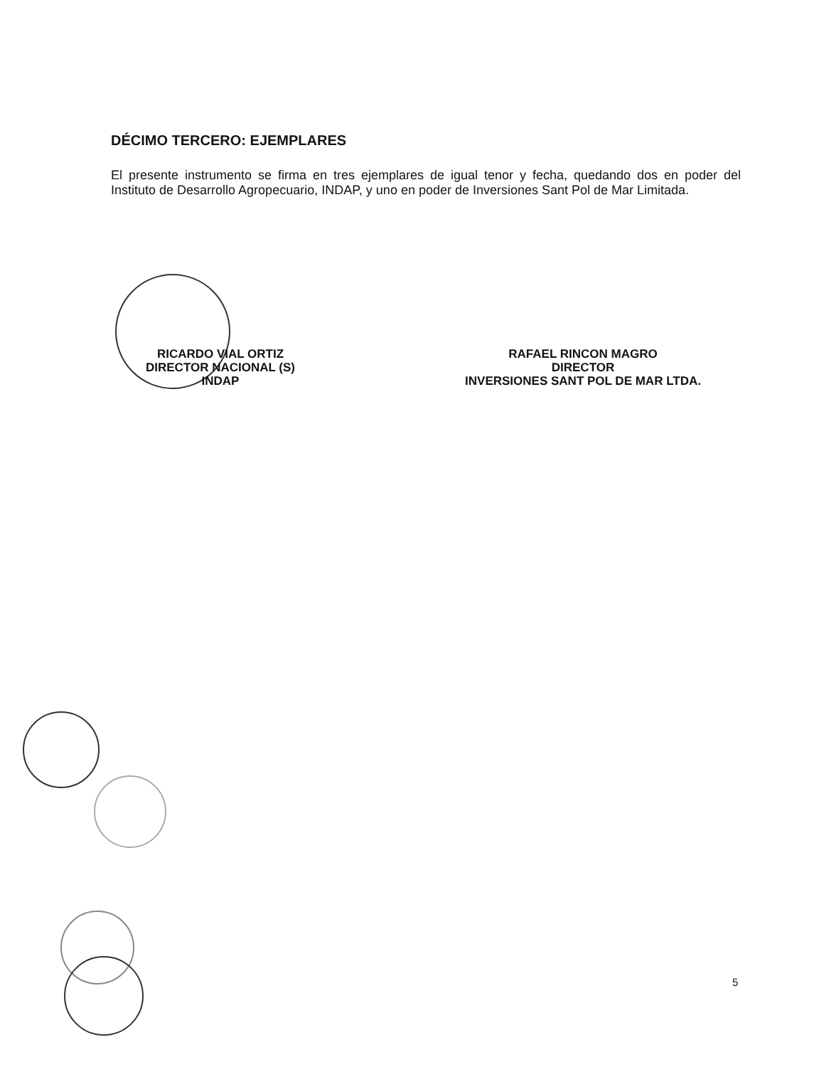DÉCIMO TERCERO: EJEMPLARES
El presente instrumento se firma en tres ejemplares de igual tenor y fecha, quedando dos en poder del Instituto de Desarrollo Agropecuario, INDAP, y uno en poder de Inversiones Sant Pol de Mar Limitada.
RICARDO VIAL ORTIZ
DIRECTOR NACIONAL (S)
INDAP
RAFAEL RINCON MAGRO
DIRECTOR
INVERSIONES SANT POL DE MAR LTDA.
5